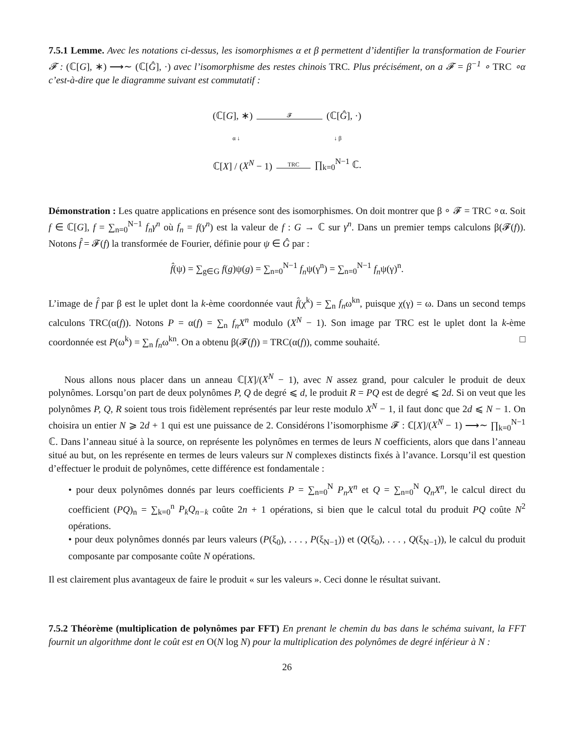7.5.1 Lemme. Avec les notations ci-dessus, les isomorphismes α et β permettent d’identifier la transformation de Fourier 𝓕 : (ℂ[G], ∗) ⟶∼ (ℂ[Ĝ], ·) avec l’isomorphisme des restes chinois TRC. Plus précisément, on a 𝓕 = β<sup>−1</sup> ∘ TRC ∘α c’est-à-dire que le diagramme suivant est commutatif :
(ℂ[G], ∗) 𝓕 (ℂ[Ĝ], ·)
α ↓ ↓ β
ℂ[X] / (X<sup>N</sup> − 1) TRC ∏<sub>k=0</sub><sup>N−1</sup> ℂ.
Démonstration : Les quatre applications en présence sont des isomorphismes. On doit montrer que β ∘ 𝓕 = TRC ∘α. Soit f ∈ ℂ[G], f = ∑<sub>n=0</sub><sup>N−1</sup> f<sub>n</sub>γ<sup>n</sup> où f<sub>n</sub> = f(γ<sup>n</sup>) est la valeur de f : G → ℂ sur γ<sup>n</sup>. Dans un premier temps calculons β(𝓕(f)). Notons f̂ = 𝓕(f) la transformée de Fourier, définie pour ψ ∈ Ĝ par :
f̂(ψ) = ∑<sub>g∈G</sub> f(g)ψ(g) = ∑<sub>n=0</sub><sup>N−1</sup> f<sub>n</sub>ψ(γ<sup>n</sup>) = ∑<sub>n=0</sub><sup>N−1</sup> f<sub>n</sub>ψ(γ)<sup>n</sup>.
L’image de f̂ par β est le uplet dont la k-ème coordonnée vaut f̂(χ<sup>k</sup>) = ∑<sub>n</sub> f<sub>n</sub>ω<sup>kn</sup>, puisque χ(γ) = ω. Dans un second temps calculons TRC(α(f)). Notons P = α(f) = ∑<sub>n</sub> f<sub>n</sub>X<sup>n</sup> modulo (X<sup>N</sup> − 1). Son image par TRC est le uplet dont la k-ème coordonnée est P(ω<sup>k</sup>) = ∑<sub>n</sub> f<sub>n</sub>ω<sup>kn</sup>. On a obtenu β(𝓕(f)) = TRC(α(f)), comme souhaité. □
Nous allons nous placer dans un anneau ℂ[X]/(X<sup>N</sup> − 1), avec N assez grand, pour calculer le produit de deux polynômes. Lorsqu’on part de deux polynômes P, Q de degré ⩽ d, le produit R = PQ est de degré ⩽ 2d. Si on veut que les polynômes P, Q, R soient tous trois fidèlement représentés par leur reste modulo X<sup>N</sup> − 1, il faut donc que 2d ⩽ N − 1. On choisira un entier N ⩾ 2d + 1 qui est une puissance de 2. Considérons l’isomorphisme 𝓕 : ℂ[X]/(X<sup>N</sup> − 1) ⟶∼ ∏<sub>k=0</sub><sup>N−1</sup> ℂ. Dans l’anneau situé à la source, on représente les polynômes en termes de leurs N coefficients, alors que dans l’anneau situé au but, on les représente en termes de leurs valeurs sur N complexes distincts fixés à l’avance. Lorsqu’il est question d’effectuer le produit de polynômes, cette différence est fondamentale :
• pour deux polynômes donnés par leurs coefficients P = ∑<sub>n=0</sub><sup>N</sup> P<sub>n</sub>X<sup>n</sup> et Q = ∑<sub>n=0</sub><sup>N</sup> Q<sub>n</sub>X<sup>n</sup>, le calcul direct du coefficient (PQ)<sub>n</sub> = ∑<sub>k=0</sub><sup>n</sup> P<sub>k</sub>Q<sub>n−k</sub> coûte 2n + 1 opérations, si bien que le calcul total du produit PQ coûte N<sup>2</sup> opérations.
• pour deux polynômes donnés par leurs valeurs (P(ξ<sub>0</sub>), . . . , P(ξ<sub>N−1</sub>)) et (Q(ξ<sub>0</sub>), . . . , Q(ξ<sub>N−1</sub>)), le calcul du produit composante par composante coûte N opérations.
Il est clairement plus avantageux de faire le produit « sur les valeurs ». Ceci donne le résultat suivant.
7.5.2 Théorème (multiplication de polynômes par FFT) En prenant le chemin du bas dans le schéma suivant, la FFT fournit un algorithme dont le coût est en O(N log N) pour la multiplication des polynômes de degré inférieur à N :
26